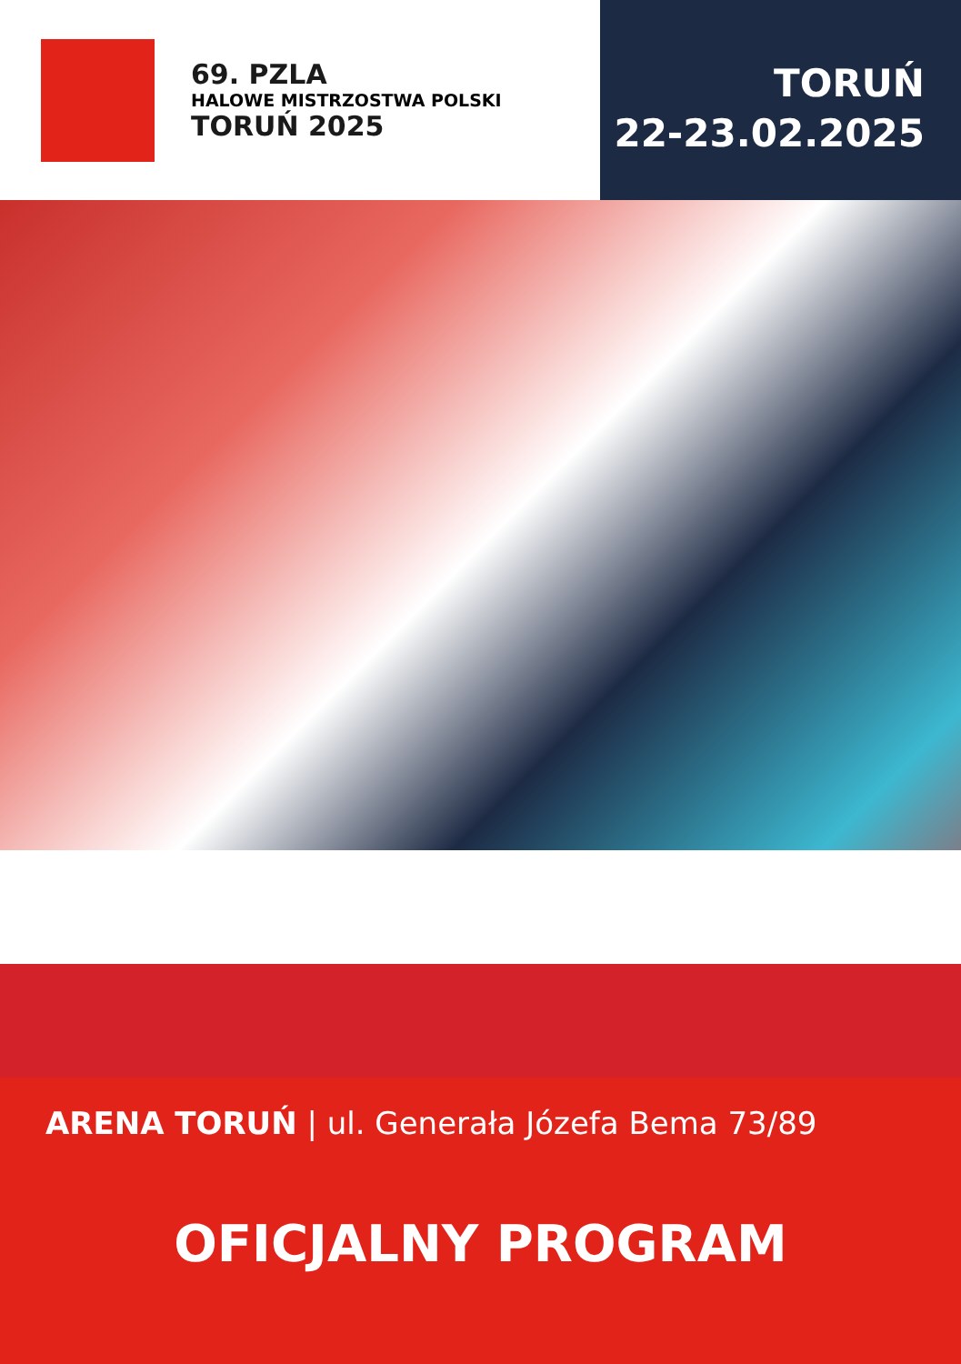69. PZLA
HALOWE MISTRZOSTWA POLSKI
TORUŃ 2025
TORUŃ
22-23.02.2025
ARENA TORUŃ | ul. Generała Józefa Bema 73/89
OFICJALNY PROGRAM